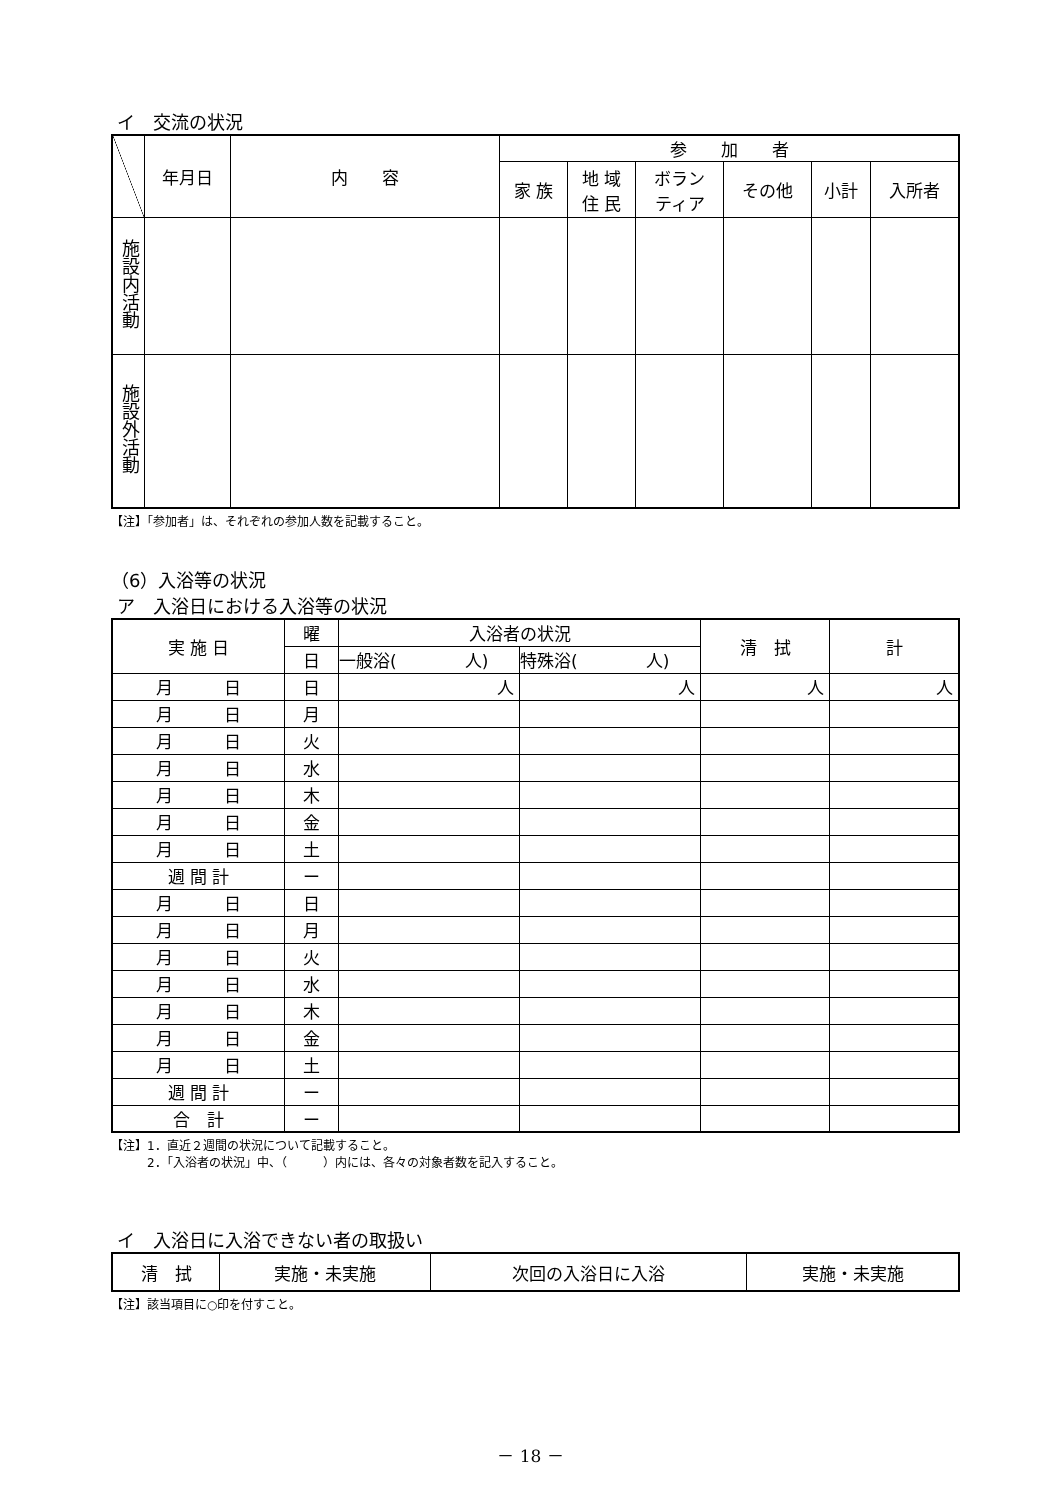イ　交流の状況
| | 年月日 | 内 容 | 参 加 者 | | | | | |
| --- | --- | --- | --- | --- | --- | --- | --- | --- |
| | | | 家 族 | 地 域 住 民 | ボラン ティア | その他 | 小計 | 入所者 |
| 施設内活動 | | | | | | | | |
| 施設外活動 | | | | | | | | |
【注】「参加者」は、それぞれの参加人数を記載すること。
（6）入浴等の状況
ア　入浴日における入浴等の状況
| 実 施 日 | 曜 | 入浴者の状況 | | 清 拭 | 計 |
| --- | --- | --- | --- | --- | --- |
| | 日 | 一般浴( 人) | 特殊浴( 人) | | |
| 月 日 | 日 | 人 | 人 | 人 | 人 |
| 月 日 | 月 | | | | |
| 月 日 | 火 | | | | |
| 月 日 | 水 | | | | |
| 月 日 | 木 | | | | |
| 月 日 | 金 | | | | |
| 月 日 | 土 | | | | |
| 週 間 計 | ー | | | | |
| 月 日 | 日 | | | | |
| 月 日 | 月 | | | | |
| 月 日 | 火 | | | | |
| 月 日 | 水 | | | | |
| 月 日 | 木 | | | | |
| 月 日 | 金 | | | | |
| 月 日 | 土 | | | | |
| 週 間 計 | ー | | | | |
| 合 計 | ー | | | | |
【注】1．直近２週間の状況について記載すること。
　　　2．「入浴者の状況」中、（　　　）内には、各々の対象者数を記入すること。
イ　入浴日に入浴できない者の取扱い
| 清 拭 | 実施・未実施 | 次回の入浴日に入浴 | 実施・未実施 |
【注】該当項目に○印を付すこと。
－ 18 －